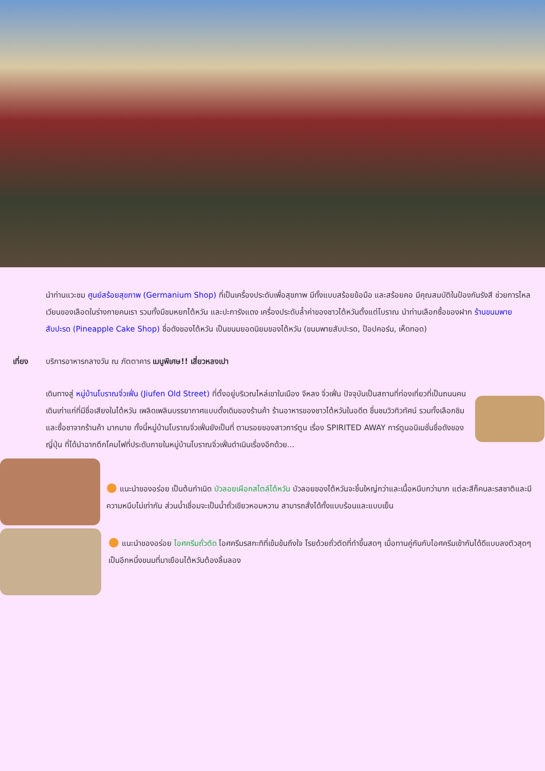นำท่านแวะชม ศูนย์สร้อยสุขภาพ (Germanium Shop) ที่เป็นเครื่องประดับเพื่อสุขภาพ มีทั้งแบบสร้อยข้อมือ และสร้อยคอ มีคุณสมบัติในป้องกันรังสี ช่วยการไหลเวียนของเลือดในร่างกายคนเรา รวมทั้งมีชมหยกไต้หวัน และปะการังแดง เครื่องประดับล้ำค่าของชาวไต้หวันตั้งแต่โบราณ นำท่านเลือกซื้อของฝาก ร้านขนมพายสับปะรด (Pineapple Cake Shop) ชื่อดังของไต้หวัน เป็นขนมยอดนิยมของไต้หวัน (ขนมพายสับปะรด, ป๊อปคอร์น, เห็ดทอด)
เที่ยง บริการอาหารกลางวัน ณ ภัตตาคาร เมนูพิเศษ!! เสี่ยวหลงเปา
เดินทางสู่ หมู่บ้านโบราณจิ่วเฟิ่น (Jiufen Old Street) ที่ตั้งอยู่บริเวณไหล่เขาในเมือง จีหลง จิ่วเฟิ่น ปัจจุบันเป็นสถานที่ท่องเที่ยวที่เป็นถนนคนเดินเก่าแก่ที่มีชื่อเสียงในไต้หวัน เพลิดเพลินบรรยากาศแบบดั้งเดิมของร้านค้า ร้านอาหารของชาวไต้หวันในอดีต ชื่นชมวิวทิวทัศน์ รวมทั้งเลือกชิมและซื้อชาจากร้านค้า มากมาย ทั้งนี้หมู่บ้านโบราณจิ่วเฟิ่นยังเป็นที่ ตามรอยของสาวการ์ตูน เรื่อง SPIRITED AWAY การ์ตูนอนิเมชั่นชื่อดังของญี่ปุ่น ที่ได้นำฉากตึกโคมไฟที่ประดับภายในหมู่บ้านโบราณจิ่วเฟิ่นดำเนินเรื่องอีกด้วย...
● แนะนำของอร่อย เป็นต้นกำเนิด บัวลอยเผือกสไตล์ไต้หวัน บัวลอยของไต้หวันจะชิ้นใหญ่กว่าและเนื้อหนึบกว่ามาก แต่ละสีก็คนละรสชาติและมีความหนึบไม่เท่ากัน ส่วนน้ำเชื่อมจะเป็นน้ำถั่วเขียวหอมหวาน สามารถสั่งได้ทั้งแบบร้อนและแบบเย็น
● แนะนำของอร่อย ไอศครีมถั่วตัด ไอศครีมรสกะทิที่เข้มข้นถึงใจ โรยด้วยถั่วตัดที่ทำขึ้นสดๆ เมื่อทานคู่กันกับไอศครีมเข้ากันได้ดีแบบลงตัวสุดๆ เป็นอีกหนึ่งขนมที่มาเยือนไต้หวันต้องลิ้มลอง